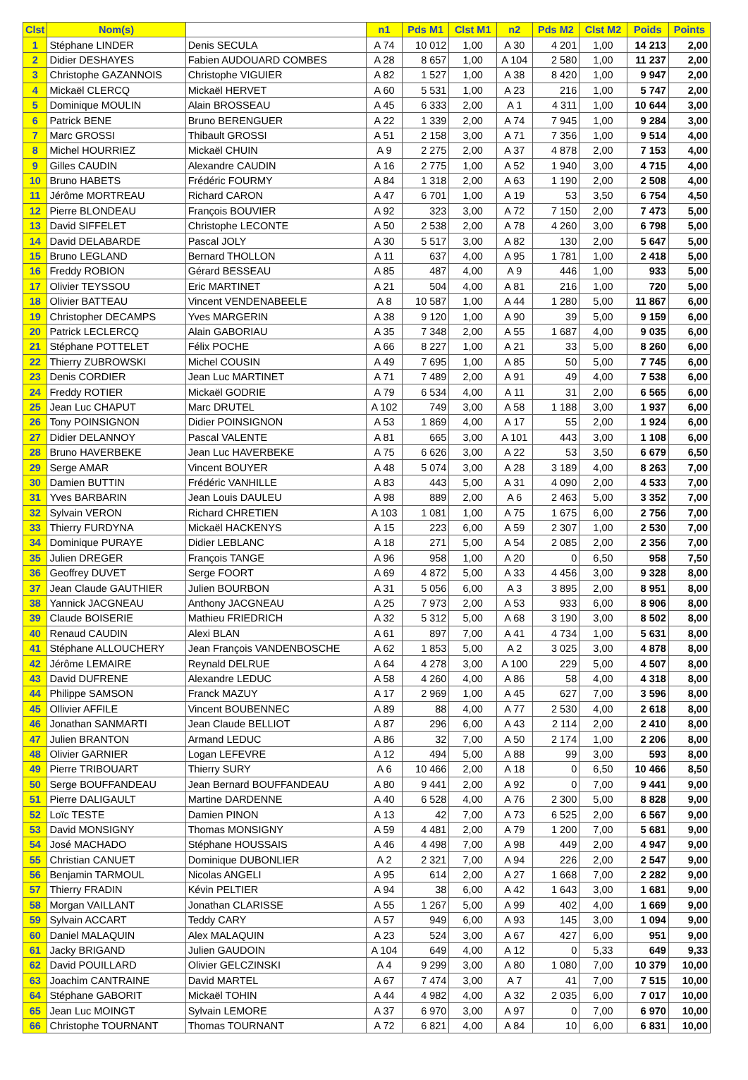| Clst | Nom(s) | | n1 | Pds M1 | Clst M1 | n2 | Pds M2 | Clst M2 | Poids | Points |
| --- | --- | --- | --- | --- | --- | --- | --- | --- | --- | --- |
| 1 | Stéphane LINDER | Denis SECULA | A 74 | 10 012 | 1,00 | A 30 | 4 201 | 1,00 | 14 213 | 2,00 |
| 2 | Didier DESHAYES | Fabien AUDOUARD COMBES | A 28 | 8 657 | 1,00 | A 104 | 2 580 | 1,00 | 11 237 | 2,00 |
| 3 | Christophe GAZANNOIS | Christophe VIGUIER | A 82 | 1 527 | 1,00 | A 38 | 8 420 | 1,00 | 9 947 | 2,00 |
| 4 | Mickaël CLERCQ | Mickaël HERVET | A 60 | 5 531 | 1,00 | A 23 | 216 | 1,00 | 5 747 | 2,00 |
| 5 | Dominique MOULIN | Alain BROSSEAU | A 45 | 6 333 | 2,00 | A 1 | 4 311 | 1,00 | 10 644 | 3,00 |
| 6 | Patrick BENE | Bruno BERENGUER | A 22 | 1 339 | 2,00 | A 74 | 7 945 | 1,00 | 9 284 | 3,00 |
| 7 | Marc GROSSI | Thibault GROSSI | A 51 | 2 158 | 3,00 | A 71 | 7 356 | 1,00 | 9 514 | 4,00 |
| 8 | Michel HOURRIEZ | Mickaël CHUIN | A 9 | 2 275 | 2,00 | A 37 | 4 878 | 2,00 | 7 153 | 4,00 |
| 9 | Gilles CAUDIN | Alexandre CAUDIN | A 16 | 2 775 | 1,00 | A 52 | 1 940 | 3,00 | 4 715 | 4,00 |
| 10 | Bruno HABETS | Frédéric FOURMY | A 84 | 1 318 | 2,00 | A 63 | 1 190 | 2,00 | 2 508 | 4,00 |
| 11 | Jérôme MORTREAU | Richard CARON | A 47 | 6 701 | 1,00 | A 19 | 53 | 3,50 | 6 754 | 4,50 |
| 12 | Pierre BLONDEAU | François BOUVIER | A 92 | 323 | 3,00 | A 72 | 7 150 | 2,00 | 7 473 | 5,00 |
| 13 | David SIFFELET | Christophe LECONTE | A 50 | 2 538 | 2,00 | A 78 | 4 260 | 3,00 | 6 798 | 5,00 |
| 14 | David DELABARDE | Pascal JOLY | A 30 | 5 517 | 3,00 | A 82 | 130 | 2,00 | 5 647 | 5,00 |
| 15 | Bruno LEGLAND | Bernard THOLLON | A 11 | 637 | 4,00 | A 95 | 1 781 | 1,00 | 2 418 | 5,00 |
| 16 | Freddy ROBION | Gérard BESSEAU | A 85 | 487 | 4,00 | A 9 | 446 | 1,00 | 933 | 5,00 |
| 17 | Olivier TEYSSOU | Eric MARTINET | A 21 | 504 | 4,00 | A 81 | 216 | 1,00 | 720 | 5,00 |
| 18 | Olivier BATTEAU | Vincent VENDENABEELE | A 8 | 10 587 | 1,00 | A 44 | 1 280 | 5,00 | 11 867 | 6,00 |
| 19 | Christopher DECAMPS | Yves MARGERIN | A 38 | 9 120 | 1,00 | A 90 | 39 | 5,00 | 9 159 | 6,00 |
| 20 | Patrick LECLERCQ | Alain GABORIAU | A 35 | 7 348 | 2,00 | A 55 | 1 687 | 4,00 | 9 035 | 6,00 |
| 21 | Stéphane POTTELET | Félix POCHE | A 66 | 8 227 | 1,00 | A 21 | 33 | 5,00 | 8 260 | 6,00 |
| 22 | Thierry ZUBROWSKI | Michel COUSIN | A 49 | 7 695 | 1,00 | A 85 | 50 | 5,00 | 7 745 | 6,00 |
| 23 | Denis CORDIER | Jean Luc MARTINET | A 71 | 7 489 | 2,00 | A 91 | 49 | 4,00 | 7 538 | 6,00 |
| 24 | Freddy ROTIER | Mickaël GODRIE | A 79 | 6 534 | 4,00 | A 11 | 31 | 2,00 | 6 565 | 6,00 |
| 25 | Jean Luc CHAPUT | Marc DRUTEL | A 102 | 749 | 3,00 | A 58 | 1 188 | 3,00 | 1 937 | 6,00 |
| 26 | Tony POINSIGNON | Didier POINSIGNON | A 53 | 1 869 | 4,00 | A 17 | 55 | 2,00 | 1 924 | 6,00 |
| 27 | Didier DELANNOY | Pascal VALENTE | A 81 | 665 | 3,00 | A 101 | 443 | 3,00 | 1 108 | 6,00 |
| 28 | Bruno HAVERBEKE | Jean Luc HAVERBEKE | A 75 | 6 626 | 3,00 | A 22 | 53 | 3,50 | 6 679 | 6,50 |
| 29 | Serge AMAR | Vincent BOUYER | A 48 | 5 074 | 3,00 | A 28 | 3 189 | 4,00 | 8 263 | 7,00 |
| 30 | Damien BUTTIN | Frédéric VANHILLE | A 83 | 443 | 5,00 | A 31 | 4 090 | 2,00 | 4 533 | 7,00 |
| 31 | Yves BARBARIN | Jean Louis DAULEU | A 98 | 889 | 2,00 | A 6 | 2 463 | 5,00 | 3 352 | 7,00 |
| 32 | Sylvain VERON | Richard CHRETIEN | A 103 | 1 081 | 1,00 | A 75 | 1 675 | 6,00 | 2 756 | 7,00 |
| 33 | Thierry FURDYNA | Mickaël HACKENYS | A 15 | 223 | 6,00 | A 59 | 2 307 | 1,00 | 2 530 | 7,00 |
| 34 | Dominique PURAYE | Didier LEBLANC | A 18 | 271 | 5,00 | A 54 | 2 085 | 2,00 | 2 356 | 7,00 |
| 35 | Julien DREGER | François TANGE | A 96 | 958 | 1,00 | A 20 | 0 | 6,50 | 958 | 7,50 |
| 36 | Geoffrey DUVET | Serge FOORT | A 69 | 4 872 | 5,00 | A 33 | 4 456 | 3,00 | 9 328 | 8,00 |
| 37 | Jean Claude GAUTHIER | Julien BOURBON | A 31 | 5 056 | 6,00 | A 3 | 3 895 | 2,00 | 8 951 | 8,00 |
| 38 | Yannick JACGNEAU | Anthony JACGNEAU | A 25 | 7 973 | 2,00 | A 53 | 933 | 6,00 | 8 906 | 8,00 |
| 39 | Claude BOISERIE | Mathieu FRIEDRICH | A 32 | 5 312 | 5,00 | A 68 | 3 190 | 3,00 | 8 502 | 8,00 |
| 40 | Renaud CAUDIN | Alexi BLAN | A 61 | 897 | 7,00 | A 41 | 4 734 | 1,00 | 5 631 | 8,00 |
| 41 | Stéphane ALLOUCHERY | Jean François VANDENBOSCHE | A 62 | 1 853 | 5,00 | A 2 | 3 025 | 3,00 | 4 878 | 8,00 |
| 42 | Jérôme LEMAIRE | Reynald DELRUE | A 64 | 4 278 | 3,00 | A 100 | 229 | 5,00 | 4 507 | 8,00 |
| 43 | David DUFRENE | Alexandre LEDUC | A 58 | 4 260 | 4,00 | A 86 | 58 | 4,00 | 4 318 | 8,00 |
| 44 | Philippe SAMSON | Franck MAZUY | A 17 | 2 969 | 1,00 | A 45 | 627 | 7,00 | 3 596 | 8,00 |
| 45 | Ollivier AFFILE | Vincent BOUBENNEC | A 89 | 88 | 4,00 | A 77 | 2 530 | 4,00 | 2 618 | 8,00 |
| 46 | Jonathan SANMARTI | Jean Claude BELLIOT | A 87 | 296 | 6,00 | A 43 | 2 114 | 2,00 | 2 410 | 8,00 |
| 47 | Julien BRANTON | Armand LEDUC | A 86 | 32 | 7,00 | A 50 | 2 174 | 1,00 | 2 206 | 8,00 |
| 48 | Olivier GARNIER | Logan LEFEVRE | A 12 | 494 | 5,00 | A 88 | 99 | 3,00 | 593 | 8,00 |
| 49 | Pierre TRIBOUART | Thierry SURY | A 6 | 10 466 | 2,00 | A 18 | 0 | 6,50 | 10 466 | 8,50 |
| 50 | Serge BOUFFANDEAU | Jean Bernard BOUFFANDEAU | A 80 | 9 441 | 2,00 | A 92 | 0 | 7,00 | 9 441 | 9,00 |
| 51 | Pierre DALIGAULT | Martine DARDENNE | A 40 | 6 528 | 4,00 | A 76 | 2 300 | 5,00 | 8 828 | 9,00 |
| 52 | Loïc TESTE | Damien PINON | A 13 | 42 | 7,00 | A 73 | 6 525 | 2,00 | 6 567 | 9,00 |
| 53 | David MONSIGNY | Thomas MONSIGNY | A 59 | 4 481 | 2,00 | A 79 | 1 200 | 7,00 | 5 681 | 9,00 |
| 54 | José MACHADO | Stéphane HOUSSAIS | A 46 | 4 498 | 7,00 | A 98 | 449 | 2,00 | 4 947 | 9,00 |
| 55 | Christian CANUET | Dominique DUBONLIER | A 2 | 2 321 | 7,00 | A 94 | 226 | 2,00 | 2 547 | 9,00 |
| 56 | Benjamin TARMOUL | Nicolas ANGELI | A 95 | 614 | 2,00 | A 27 | 1 668 | 7,00 | 2 282 | 9,00 |
| 57 | Thierry FRADIN | Kévin PELTIER | A 94 | 38 | 6,00 | A 42 | 1 643 | 3,00 | 1 681 | 9,00 |
| 58 | Morgan VAILLANT | Jonathan CLARISSE | A 55 | 1 267 | 5,00 | A 99 | 402 | 4,00 | 1 669 | 9,00 |
| 59 | Sylvain ACCART | Teddy CARY | A 57 | 949 | 6,00 | A 93 | 145 | 3,00 | 1 094 | 9,00 |
| 60 | Daniel MALAQUIN | Alex MALAQUIN | A 23 | 524 | 3,00 | A 67 | 427 | 6,00 | 951 | 9,00 |
| 61 | Jacky BRIGAND | Julien GAUDOIN | A 104 | 649 | 4,00 | A 12 | 0 | 5,33 | 649 | 9,33 |
| 62 | David POUILLARD | Olivier GELCZINSKI | A 4 | 9 299 | 3,00 | A 80 | 1 080 | 7,00 | 10 379 | 10,00 |
| 63 | Joachim CANTRAINE | David MARTEL | A 67 | 7 474 | 3,00 | A 7 | 41 | 7,00 | 7 515 | 10,00 |
| 64 | Stéphane GABORIT | Mickaël TOHIN | A 44 | 4 982 | 4,00 | A 32 | 2 035 | 6,00 | 7 017 | 10,00 |
| 65 | Jean Luc MOINGT | Sylvain LEMORE | A 37 | 6 970 | 3,00 | A 97 | 0 | 7,00 | 6 970 | 10,00 |
| 66 | Christophe TOURNANT | Thomas TOURNANT | A 72 | 6 821 | 4,00 | A 84 | 10 | 6,00 | 6 831 | 10,00 |